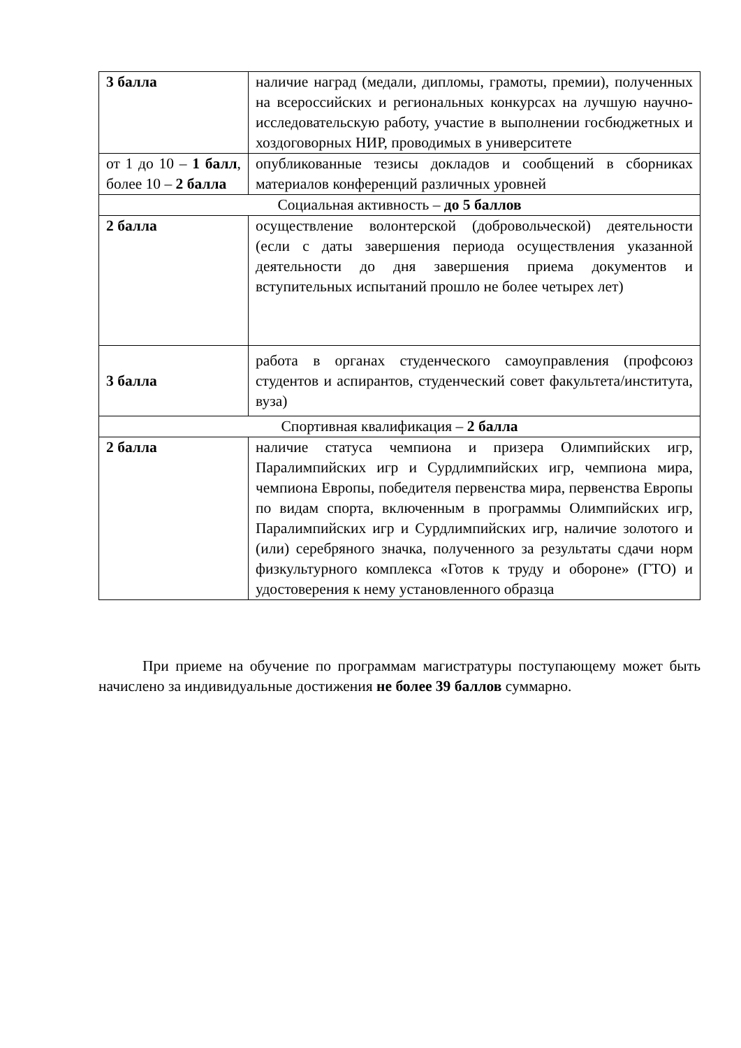| 3 балла | наличие наград (медали, дипломы, грамоты, премии), полученных на всероссийских и региональных конкурсах на лучшую научно-исследовательскую работу, участие в выполнении госбюджетных и хоздоговорных НИР, проводимых в университете |
| от 1 до 10 – 1 балл , более 10 – 2 балла | опубликованные тезисы докладов и сообщений в сборниках материалов конференций различных уровней |
| Социальная активность – до 5 баллов | |
| 2 балла | осуществление волонтерской (добровольческой) деятельности (если с даты завершения периода осуществления указанной деятельности до дня завершения приема документов и вступительных испытаний прошло не более четырех лет) |
| 3 балла | работа в органах студенческого самоуправления (профсоюз студентов и аспирантов, студенческий совет факультета/института, вуза) |
| Спортивная квалификация – 2 балла | |
| 2 балла | наличие статуса чемпиона и призера Олимпийских игр, Паралимпийских игр и Сурдлимпийских игр, чемпиона мира, чемпиона Европы, победителя первенства мира, первенства Европы по видам спорта, включенным в программы Олимпийских игр, Паралимпийских игр и Сурдлимпийских игр, наличие золотого и (или) серебряного значка, полученного за результаты сдачи норм физкультурного комплекса «Готов к труду и обороне» (ГТО) и удостоверения к нему установленного образца |
При приеме на обучение по программам магистратуры поступающему может быть начислено за индивидуальные достижения не более 39 баллов суммарно.